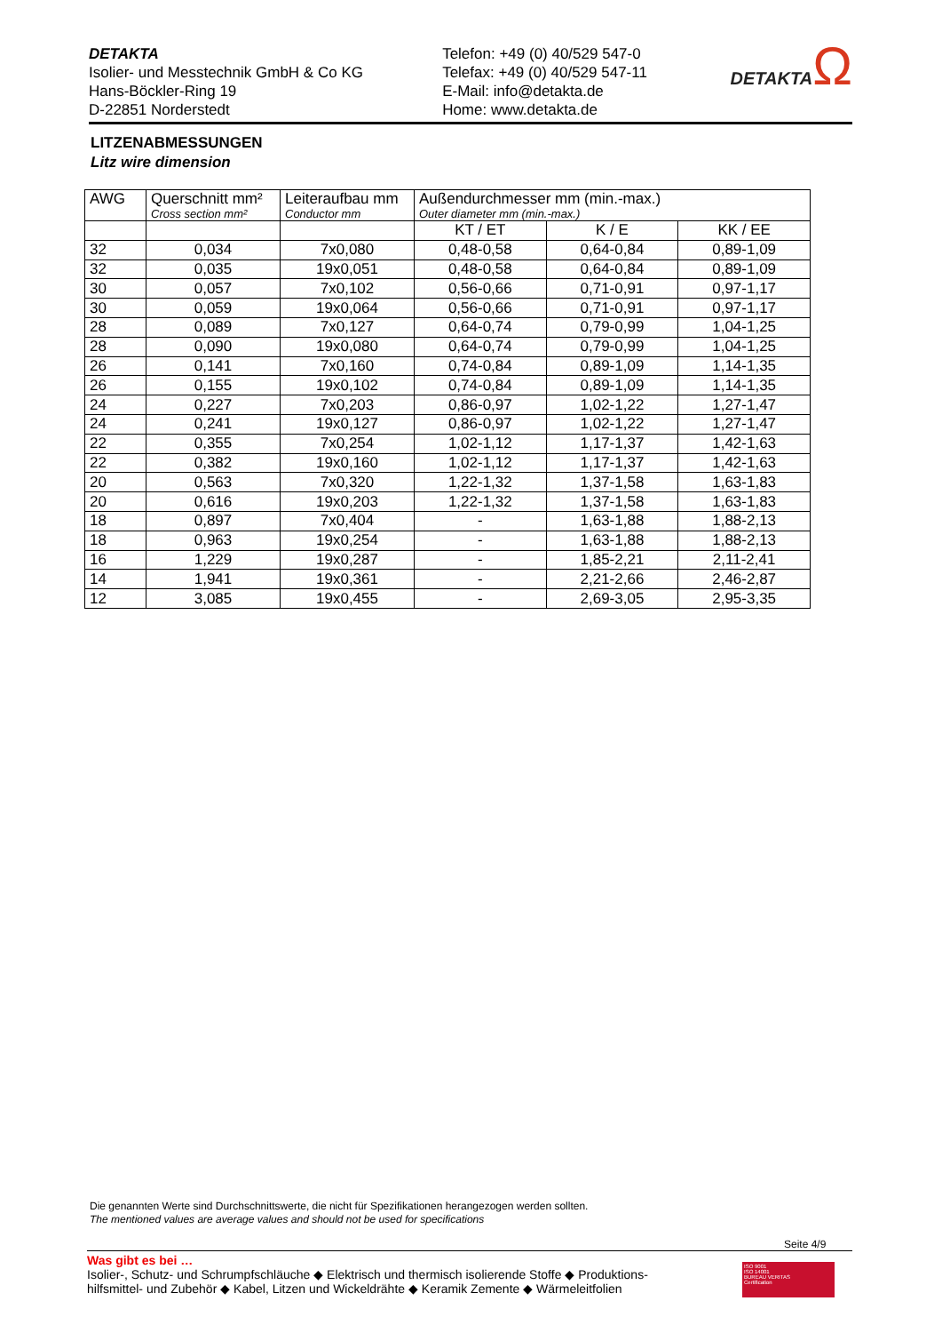DETAKTA
Isolier- und Messtechnik GmbH & Co KG
Hans-Böckler-Ring 19
D-22851 Norderstedt
Telefon: +49 (0) 40/529 547-0
Telefax: +49 (0) 40/529 547-11
E-Mail: info@detakta.de
Home: www.detakta.de
DETAKTAΩ
LITZENABMESSUNGEN
Litz wire dimension
| AWG | Querschnitt mm² Cross section mm² | Leiteraufbau mm Conductor mm | Außendurchmesser mm (min.-max.) Outer diameter mm (min.-max.) | | |
| --- | --- | --- | --- | --- | --- |
| | | | KT / ET | K / E | KK / EE |
| 32 | 0,034 | 7x0,080 | 0,48-0,58 | 0,64-0,84 | 0,89-1,09 |
| 32 | 0,035 | 19x0,051 | 0,48-0,58 | 0,64-0,84 | 0,89-1,09 |
| 30 | 0,057 | 7x0,102 | 0,56-0,66 | 0,71-0,91 | 0,97-1,17 |
| 30 | 0,059 | 19x0,064 | 0,56-0,66 | 0,71-0,91 | 0,97-1,17 |
| 28 | 0,089 | 7x0,127 | 0,64-0,74 | 0,79-0,99 | 1,04-1,25 |
| 28 | 0,090 | 19x0,080 | 0,64-0,74 | 0,79-0,99 | 1,04-1,25 |
| 26 | 0,141 | 7x0,160 | 0,74-0,84 | 0,89-1,09 | 1,14-1,35 |
| 26 | 0,155 | 19x0,102 | 0,74-0,84 | 0,89-1,09 | 1,14-1,35 |
| 24 | 0,227 | 7x0,203 | 0,86-0,97 | 1,02-1,22 | 1,27-1,47 |
| 24 | 0,241 | 19x0,127 | 0,86-0,97 | 1,02-1,22 | 1,27-1,47 |
| 22 | 0,355 | 7x0,254 | 1,02-1,12 | 1,17-1,37 | 1,42-1,63 |
| 22 | 0,382 | 19x0,160 | 1,02-1,12 | 1,17-1,37 | 1,42-1,63 |
| 20 | 0,563 | 7x0,320 | 1,22-1,32 | 1,37-1,58 | 1,63-1,83 |
| 20 | 0,616 | 19x0,203 | 1,22-1,32 | 1,37-1,58 | 1,63-1,83 |
| 18 | 0,897 | 7x0,404 | - | 1,63-1,88 | 1,88-2,13 |
| 18 | 0,963 | 19x0,254 | - | 1,63-1,88 | 1,88-2,13 |
| 16 | 1,229 | 19x0,287 | - | 1,85-2,21 | 2,11-2,41 |
| 14 | 1,941 | 19x0,361 | - | 2,21-2,66 | 2,46-2,87 |
| 12 | 3,085 | 19x0,455 | - | 2,69-3,05 | 2,95-3,35 |
Die genannten Werte sind Durchschnittswerte, die nicht für Spezifikationen herangezogen werden sollten.
The mentioned values are average values and should not be used for specifications
Seite 4/9
Was gibt es bei …
Isolier-, Schutz- und Schrumpfschläuche ◆ Elektrisch und thermisch isolierende Stoffe ◆ Produktions-
hilfsmittel- und Zubehör ◆ Kabel, Litzen und Wickeldrähte ◆ Keramik Zemente ◆ Wärmeleitfolien
ISO 9001
ISO 14001
BUREAU VERITAS
Certification